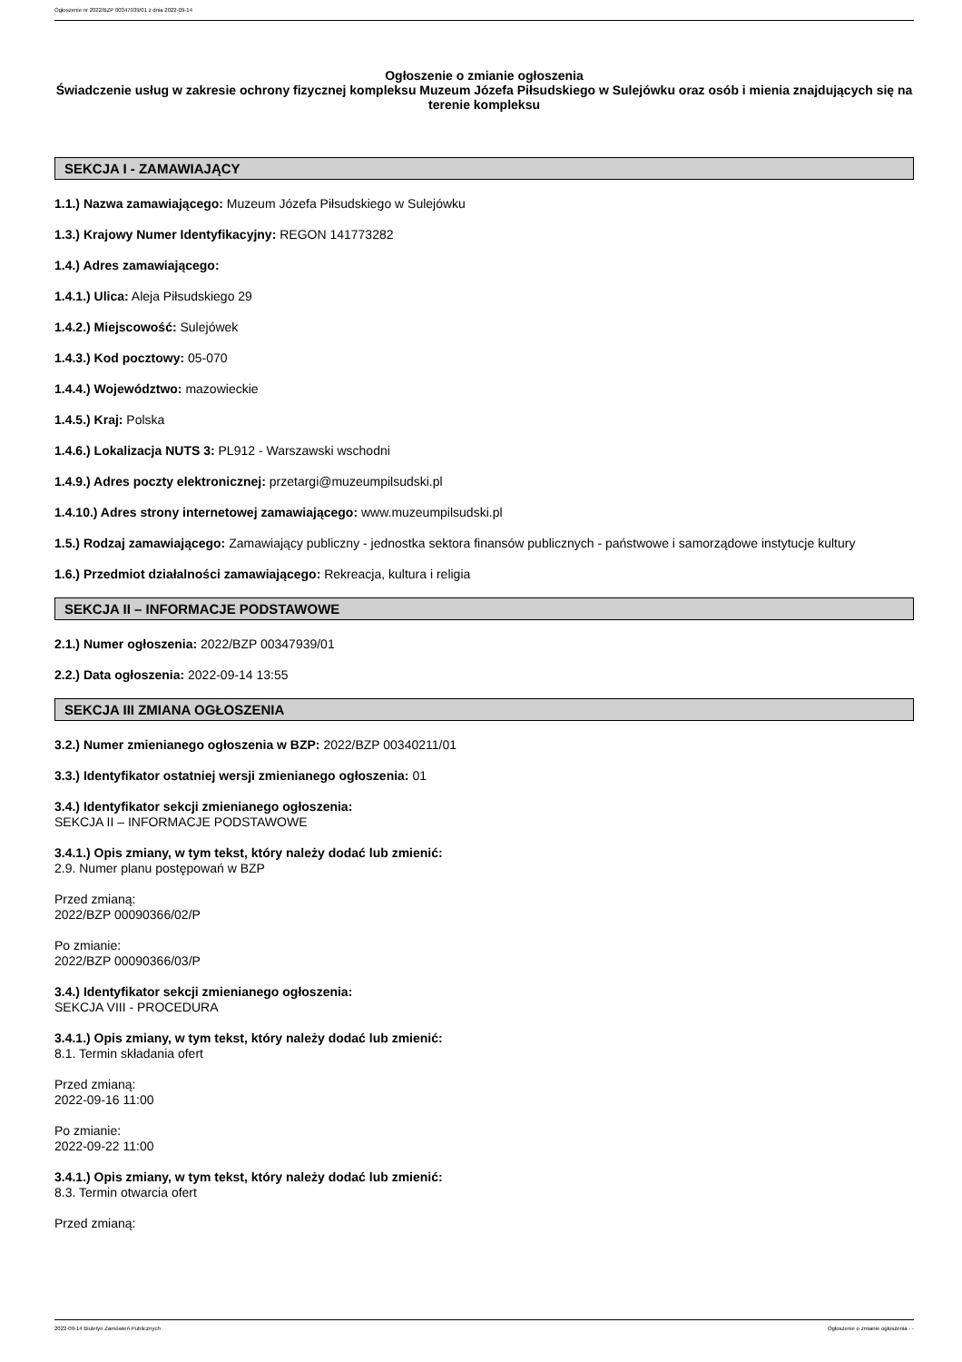Ogłoszenie nr 2022/BZP 00347939/01 z dnia 2022-09-14
Ogłoszenie o zmianie ogłoszenia
Świadczenie usług w zakresie ochrony fizycznej kompleksu Muzeum Józefa Piłsudskiego w Sulejówku oraz osób i mienia znajdujących się na terenie kompleksu
SEKCJA I - ZAMAWIAJĄCY
1.1.) Nazwa zamawiającego: Muzeum Józefa Piłsudskiego w Sulejówku
1.3.) Krajowy Numer Identyfikacyjny: REGON 141773282
1.4.) Adres zamawiającego:
1.4.1.) Ulica: Aleja Piłsudskiego 29
1.4.2.) Miejscowość: Sulejówek
1.4.3.) Kod pocztowy: 05-070
1.4.4.) Województwo: mazowieckie
1.4.5.) Kraj: Polska
1.4.6.) Lokalizacja NUTS 3: PL912 - Warszawski wschodni
1.4.9.) Adres poczty elektronicznej: przetargi@muzeumpilsudski.pl
1.4.10.) Adres strony internetowej zamawiającego: www.muzeumpilsudski.pl
1.5.) Rodzaj zamawiającego: Zamawiający publiczny - jednostka sektora finansów publicznych - państwowe i samorządowe instytucje kultury
1.6.) Przedmiot działalności zamawiającego: Rekreacja, kultura i religia
SEKCJA II – INFORMACJE PODSTAWOWE
2.1.) Numer ogłoszenia: 2022/BZP 00347939/01
2.2.) Data ogłoszenia: 2022-09-14 13:55
SEKCJA III ZMIANA OGŁOSZENIA
3.2.) Numer zmienianego ogłoszenia w BZP: 2022/BZP 00340211/01
3.3.) Identyfikator ostatniej wersji zmienianego ogłoszenia: 01
3.4.) Identyfikator sekcji zmienianego ogłoszenia:
SEKCJA II – INFORMACJE PODSTAWOWE
3.4.1.) Opis zmiany, w tym tekst, który należy dodać lub zmienić:
2.9. Numer planu postępowań w BZP
Przed zmianą:
2022/BZP 00090366/02/P
Po zmianie:
2022/BZP 00090366/03/P
3.4.) Identyfikator sekcji zmienianego ogłoszenia:
SEKCJA VIII - PROCEDURA
3.4.1.) Opis zmiany, w tym tekst, który należy dodać lub zmienić:
8.1. Termin składania ofert
Przed zmianą:
2022-09-16 11:00
Po zmianie:
2022-09-22 11:00
3.4.1.) Opis zmiany, w tym tekst, który należy dodać lub zmienić:
8.3. Termin otwarcia ofert
Przed zmianą:
2022-09-14 Biuletyn Zamówień Publicznych Ogłoszenie o zmianie ogłoszenia - -